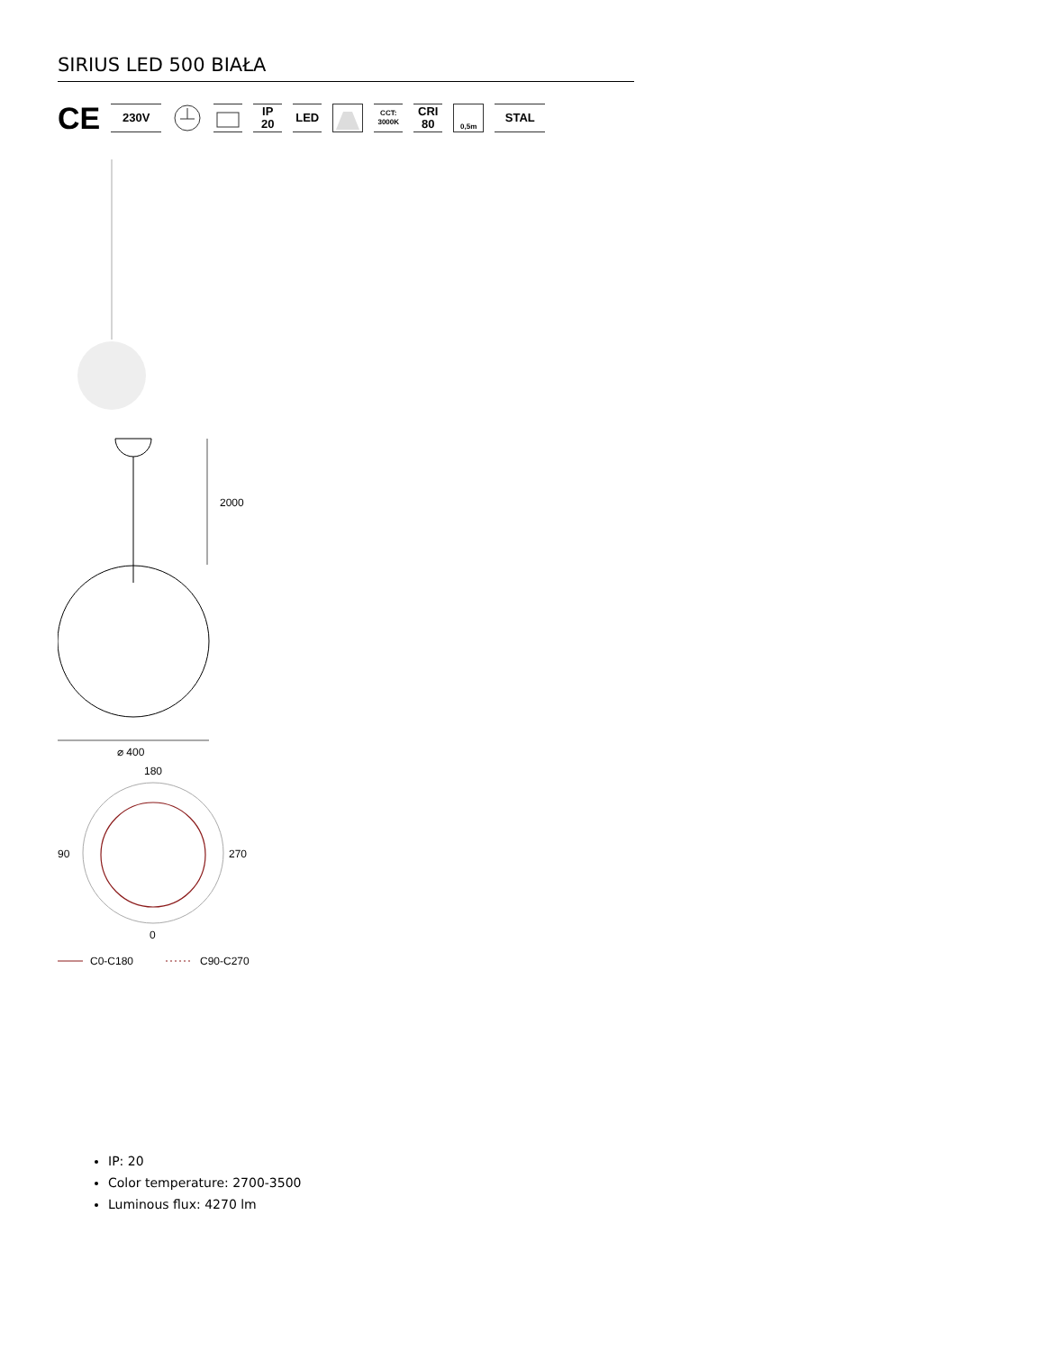SIRIUS LED 500 BIAŁA
CE
230V
IP
20
LED
CCT:
3000K
CRI
80
0,5m
STAL
2000
⌀ 400
180
90
270
0
C0-C180
C90-C270
IP: 20
Color temperature: 2700-3500
Luminous flux: 4270 lm